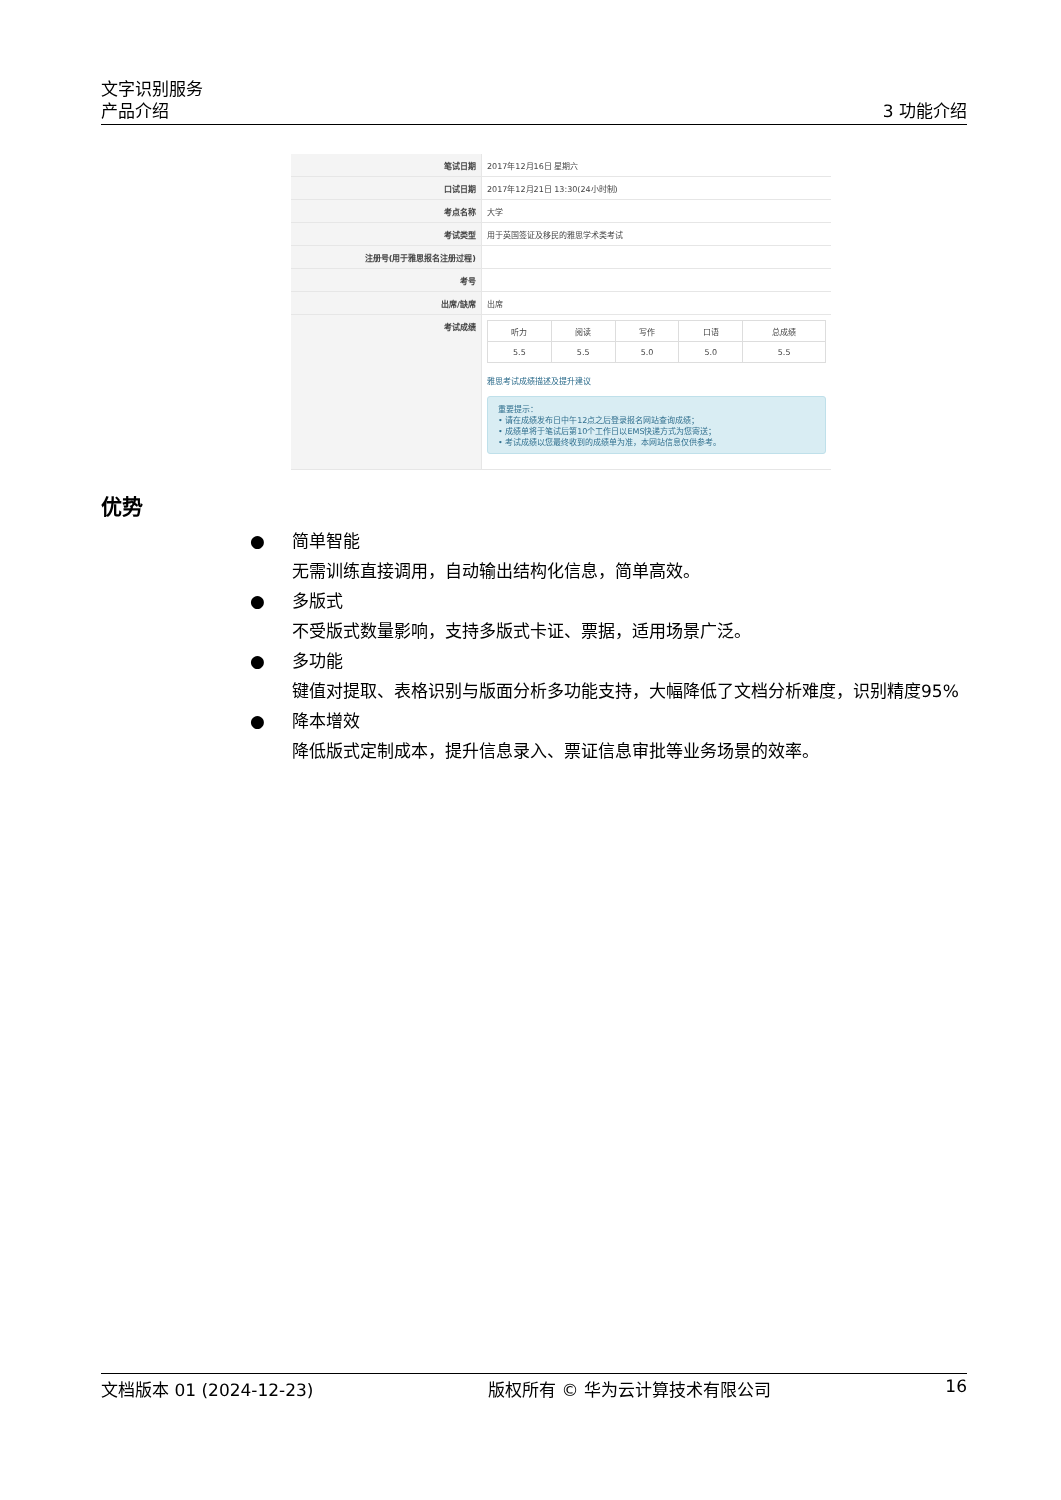文字识别服务
产品介绍
3 功能介绍
| 笔试日期 | 2017年12月16日 星期六 |
| 口试日期 | 2017年12月21日 13:30(24小时制) |
| 考点名称 | 大学 |
| 考试类型 | 用于英国签证及移民的雅思学术类考试 |
| 注册号(用于雅思报名注册过程) | |
| 考号 | |
| 出席/缺席 | 出席 |
| 考试成绩 | / 听力 / 阅读 / 写作 / 口语 / 总成绩 / / 5.5 / 5.5 / 5.0 / 5.0 / 5.5 / 雅思考试成绩描述及提升建议 重要提示： • 请在成绩发布日中午12点之后登录报名网站查询成绩； • 成绩单将于笔试后第10个工作日以EMS快递方式为您寄送； • 考试成绩以您最终收到的成绩单为准，本网站信息仅供参考。 |
优势
● 简单智能
无需训练直接调用，自动输出结构化信息，简单高效。
● 多版式
不受版式数量影响，支持多版式卡证、票据，适用场景广泛。
● 多功能
键值对提取、表格识别与版面分析多功能支持，大幅降低了文档分析难度，识别精度95%
● 降本增效
降低版式定制成本，提升信息录入、票证信息审批等业务场景的效率。
文档版本 01 (2024-12-23) 版权所有 © 华为云计算技术有限公司 16